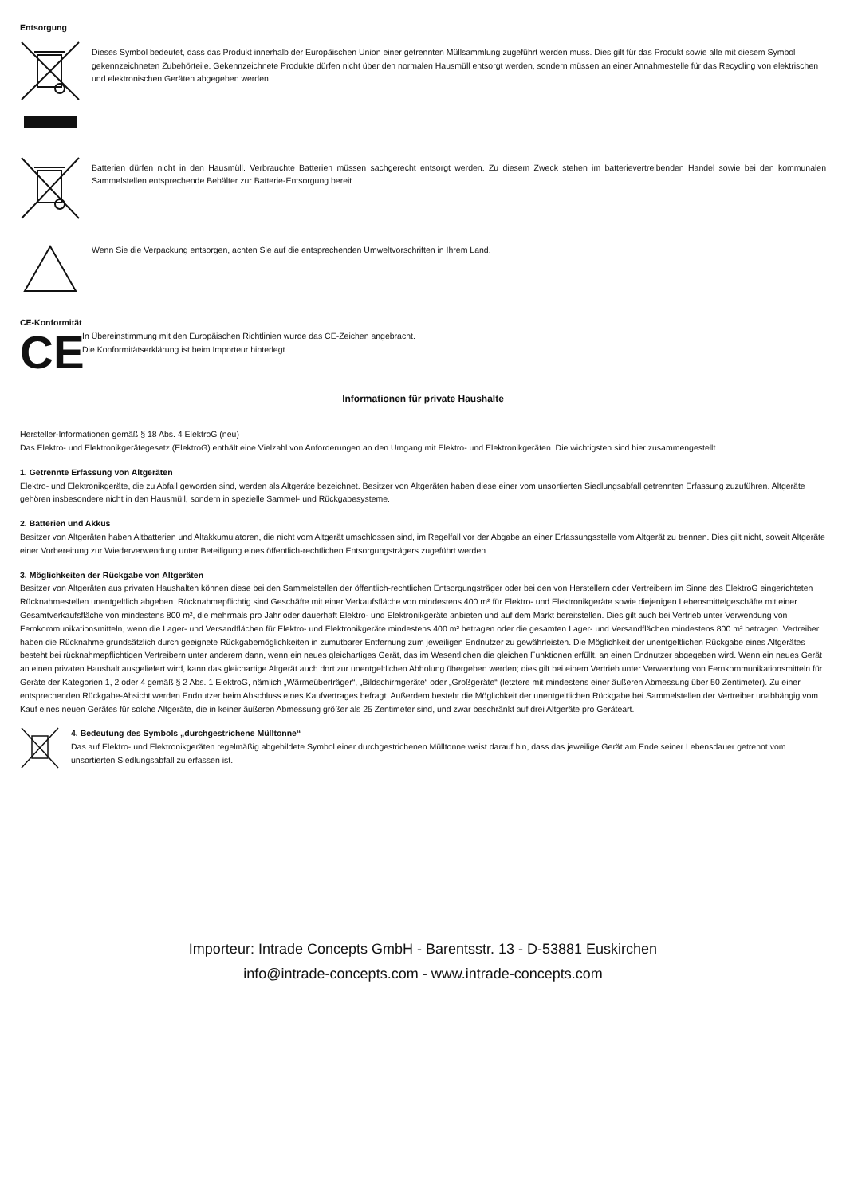Entsorgung
Dieses Symbol bedeutet, dass das Produkt innerhalb der Europäischen Union einer getrennten Müllsammlung zugeführt werden muss. Dies gilt für das Produkt sowie alle mit diesem Symbol gekennzeichneten Zubehörteile. Gekennzeichnete Produkte dürfen nicht über den normalen Hausmüll entsorgt werden, sondern müssen an einer Annahmestelle für das Recycling von elektrischen und elektronischen Geräten abgegeben werden.
Batterien dürfen nicht in den Hausmüll. Verbrauchte Batterien müssen sachgerecht entsorgt werden. Zu diesem Zweck stehen im batterievertreibenden Handel sowie bei den kommunalen Sammelstellen entsprechende Behälter zur Batterie-Entsorgung bereit.
Wenn Sie die Verpackung entsorgen, achten Sie auf die entsprechenden Umweltvorschriften in Ihrem Land.
CE-Konformität
CE
In Übereinstimmung mit den Europäischen Richtlinien wurde das CE-Zeichen angebracht.
Die Konformitätserklärung ist beim Importeur hinterlegt.
Informationen für private Haushalte
Hersteller-Informationen gemäß § 18 Abs. 4 ElektroG (neu)
Das Elektro- und Elektronikgerätegesetz (ElektroG) enthält eine Vielzahl von Anforderungen an den Umgang mit Elektro- und Elektronikgeräten. Die wichtigsten sind hier zusammengestellt.
1. Getrennte Erfassung von Altgeräten
Elektro- und Elektronikgeräte, die zu Abfall geworden sind, werden als Altgeräte bezeichnet. Besitzer von Altgeräten haben diese einer vom unsortierten Siedlungsabfall getrennten Erfassung zuzuführen. Altgeräte gehören insbesondere nicht in den Hausmüll, sondern in spezielle Sammel- und Rückgabesysteme.
2. Batterien und Akkus
Besitzer von Altgeräten haben Altbatterien und Altakkumulatoren, die nicht vom Altgerät umschlossen sind, im Regelfall vor der Abgabe an einer Erfassungsstelle vom Altgerät zu trennen. Dies gilt nicht, soweit Altgeräte einer Vorbereitung zur Wiederverwendung unter Beteiligung eines öffentlich-rechtlichen Entsorgungsträgers zugeführt werden.
3. Möglichkeiten der Rückgabe von Altgeräten
Besitzer von Altgeräten aus privaten Haushalten können diese bei den Sammelstellen der öffentlich-rechtlichen Entsorgungsträger oder bei den von Herstellern oder Vertreibern im Sinne des ElektroG eingerichteten Rücknahmestellen unentgeltlich abgeben. Rücknahmepflichtig sind Geschäfte mit einer Verkaufsfläche von mindestens 400 m² für Elektro- und Elektronikgeräte sowie diejenigen Lebensmittelgeschäfte mit einer Gesamtverkaufsfläche von mindestens 800 m², die mehrmals pro Jahr oder dauerhaft Elektro- und Elektronikgeräte anbieten und auf dem Markt bereitstellen. Dies gilt auch bei Vertrieb unter Verwendung von Fernkommunikationsmitteln, wenn die Lager- und Versandflächen für Elektro- und Elektronikgeräte mindestens 400 m² betragen oder die gesamten Lager- und Versandflächen mindestens 800 m² betragen. Vertreiber haben die Rücknahme grundsätzlich durch geeignete Rückgabemöglichkeiten in zumutbarer Entfernung zum jeweiligen Endnutzer zu gewährleisten. Die Möglichkeit der unentgeltlichen Rückgabe eines Altgerätes besteht bei rücknahmepflichtigen Vertreibern unter anderem dann, wenn ein neues gleichartiges Gerät, das im Wesentlichen die gleichen Funktionen erfüllt, an einen Endnutzer abgegeben wird. Wenn ein neues Gerät an einen privaten Haushalt ausgeliefert wird, kann das gleichartige Altgerät auch dort zur unentgeltlichen Abholung übergeben werden; dies gilt bei einem Vertrieb unter Verwendung von Fernkommunikationsmitteln für Geräte der Kategorien 1, 2 oder 4 gemäß § 2 Abs. 1 ElektroG, nämlich „Wärmeüberträger“, „Bildschirmgeräte“ oder „Großgeräte“ (letztere mit mindestens einer äußeren Abmessung über 50 Zentimeter). Zu einer entsprechenden Rückgabe-Absicht werden Endnutzer beim Abschluss eines Kaufvertrages befragt. Außerdem besteht die Möglichkeit der unentgeltlichen Rückgabe bei Sammelstellen der Vertreiber unabhängig vom Kauf eines neuen Gerätes für solche Altgeräte, die in keiner äußeren Abmessung größer als 25 Zentimeter sind, und zwar beschränkt auf drei Altgeräte pro Geräteart.
4. Bedeutung des Symbols „durchgestrichene Mülltonne“
Das auf Elektro- und Elektronikgeräten regelmäßig abgebildete Symbol einer durchgestrichenen Mülltonne weist darauf hin, dass das jeweilige Gerät am Ende seiner Lebensdauer getrennt vom unsortierten Siedlungsabfall zu erfassen ist.
Importeur: Intrade Concepts GmbH - Barentsstr. 13 - D-53881 Euskirchen
info@intrade-concepts.com - www.intrade-concepts.com